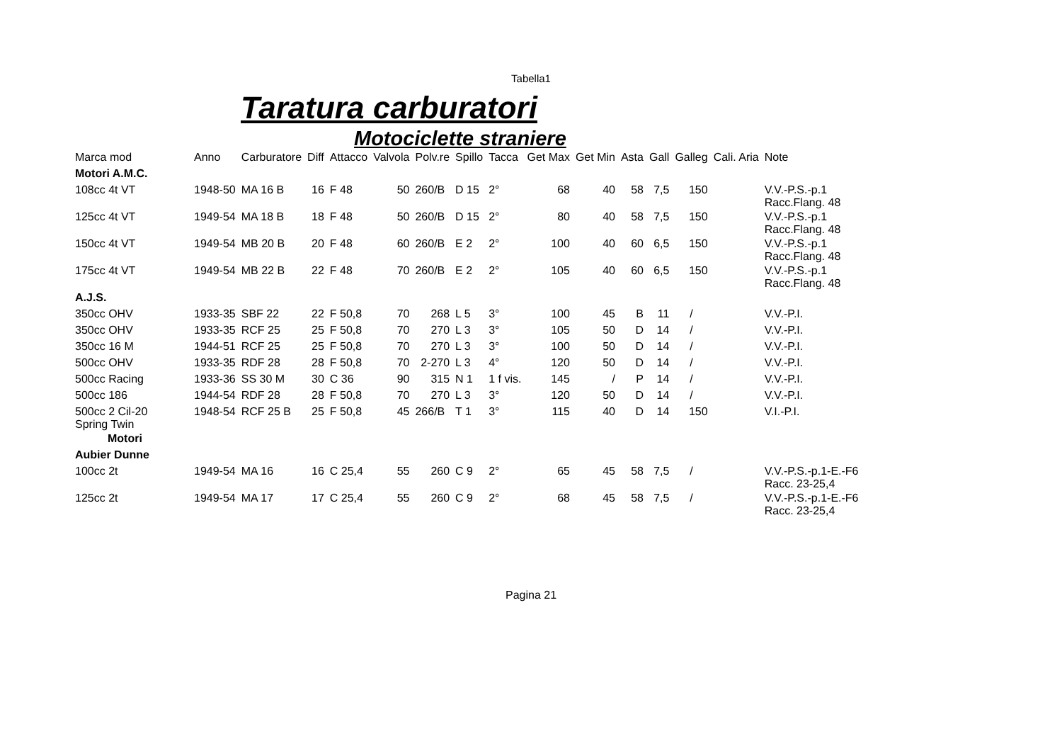Tabella1
Taratura carburatori
Motociclette straniere
| Marca mod | Anno | Carburatore | Diff | Attacco | Valvola | Polv.re | Spillo | Tacca | Get Max | Get Min | Asta | Gall | Galleg | Cali. Aria | Note |
| --- | --- | --- | --- | --- | --- | --- | --- | --- | --- | --- | --- | --- | --- | --- | --- |
| Motori A.M.C. | | | | | | | | | | | | | | | |
| 108cc 4t VT | 1948-50 | MA 16 B | 16 | F 48 | 50 | 260/B | D 15 | 2° | 68 | 40 | 58 | 7,5 | 150 | | V.V.-P.S.-p.1 Racc.Flang. 48 |
| 125cc 4t VT | 1949-54 | MA 18 B | 18 | F 48 | 50 | 260/B | D 15 | 2° | 80 | 40 | 58 | 7,5 | 150 | | V.V.-P.S.-p.1 Racc.Flang. 48 |
| 150cc 4t VT | 1949-54 | MB 20 B | 20 | F 48 | 60 | 260/B | E 2 | 2° | 100 | 40 | 60 | 6,5 | 150 | | V.V.-P.S.-p.1 Racc.Flang. 48 |
| 175cc 4t VT | 1949-54 | MB 22 B | 22 | F 48 | 70 | 260/B | E 2 | 2° | 105 | 40 | 60 | 6,5 | 150 | | V.V.-P.S.-p.1 Racc.Flang. 48 |
| A.J.S. | | | | | | | | | | | | | | | |
| 350cc OHV | 1933-35 | SBF 22 | 22 | F 50,8 | 70 | 268 | L 5 | 3° | 100 | 45 | B | 11 | / | | V.V.-P.I. |
| 350cc OHV | 1933-35 | RCF 25 | 25 | F 50,8 | 70 | 270 | L 3 | 3° | 105 | 50 | D | 14 | / | | V.V.-P.I. |
| 350cc 16 M | 1944-51 | RCF 25 | 25 | F 50,8 | 70 | 270 | L 3 | 3° | 100 | 50 | D | 14 | / | | V.V.-P.I. |
| 500cc OHV | 1933-35 | RDF 28 | 28 | F 50,8 | 70 | 2-270 | L 3 | 4° | 120 | 50 | D | 14 | / | | V.V.-P.I. |
| 500cc Racing | 1933-36 | SS 30 M | 30 | C 36 | 90 | 315 | N 1 | 1 f vis. | 145 | / | P | 14 | / | | V.V.-P.I. |
| 500cc 186 | 1944-54 | RDF 28 | 28 | F 50,8 | 70 | 270 | L 3 | 3° | 120 | 50 | D | 14 | / | | V.V.-P.I. |
| 500cc 2 Cil-20 Spring Twin | 1948-54 | RCF 25 B | 25 | F 50,8 | 45 | 266/B | T 1 | 3° | 115 | 40 | D | 14 | 150 | | V.I.-P.I. |
| Motori | | | | | | | | | | | | | | | |
| Aubier Dunne | | | | | | | | | | | | | | | |
| 100cc 2t | 1949-54 | MA 16 | 16 | C 25,4 | 55 | 260 | C 9 | 2° | 65 | 45 | 58 | 7,5 | / | | V.V.-P.S.-p.1-E.-F6 Racc. 23-25,4 |
| 125cc 2t | 1949-54 | MA 17 | 17 | C 25,4 | 55 | 260 | C 9 | 2° | 68 | 45 | 58 | 7,5 | / | | V.V.-P.S.-p.1-E.-F6 Racc. 23-25,4 |
Pagina 21